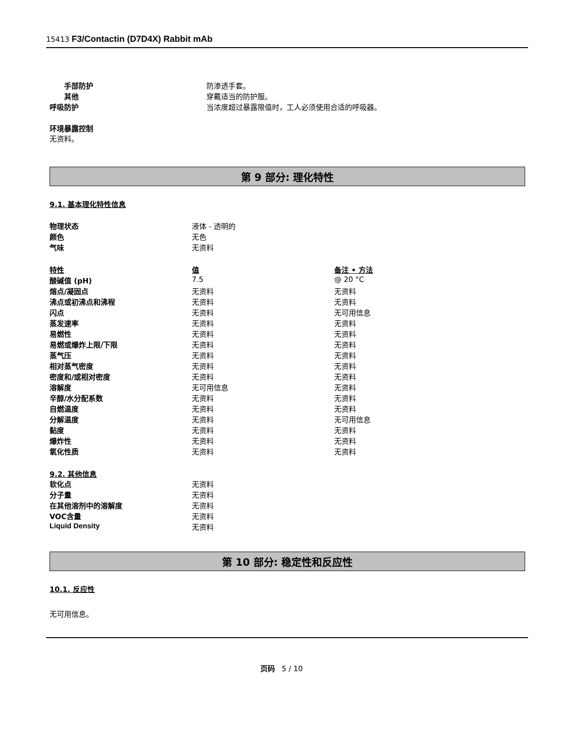15413 F3/Contactin (D7D4X) Rabbit mAb
| 手部防护 | 防渗透手套。 |
| 其他 | 穿戴适当的防护服。 |
| 呼吸防护 | 当浓度超过暴露限值时，工人必须使用合适的呼吸器。 |
环境暴露控制
无资料。
第 9 部分: 理化特性
9.1. 基本理化特性信息
| 物理状态 | 液体 - 透明的 |
| 颜色 | 无色 |
| 气味 | 无资料 |
| 特性 | 值 | 备注 • 方法 |
| 酸碱值 (pH) | 7.5 | @ 20 °C |
| 熔点/凝固点 | 无资料 | 无资料 |
| 沸点或初沸点和沸程 | 无资料 | 无资料 |
| 闪点 | 无资料 | 无可用信息 |
| 蒸发速率 | 无资料 | 无资料 |
| 易燃性 | 无资料 | 无资料 |
| 易燃或爆炸上限/下限 | 无资料 | 无资料 |
| 蒸气压 | 无资料 | 无资料 |
| 相对蒸气密度 | 无资料 | 无资料 |
| 密度和/或相对密度 | 无资料 | 无资料 |
| 溶解度 | 无可用信息 | 无资料 |
| 辛醇/水分配系数 | 无资料 | 无资料 |
| 自燃温度 | 无资料 | 无资料 |
| 分解温度 | 无资料 | 无可用信息 |
| 黏度 | 无资料 | 无资料 |
| 爆炸性 | 无资料 | 无资料 |
| 氧化性质 | 无资料 | 无资料 |
9.2. 其他信息
| 软化点 | 无资料 |
| 分子量 | 无资料 |
| 在其他溶剂中的溶解度 | 无资料 |
| VOC含量 | 无资料 |
| Liquid Density | 无资料 |
第 10 部分: 稳定性和反应性
10.1. 反应性
无可用信息。
页码 5 / 10